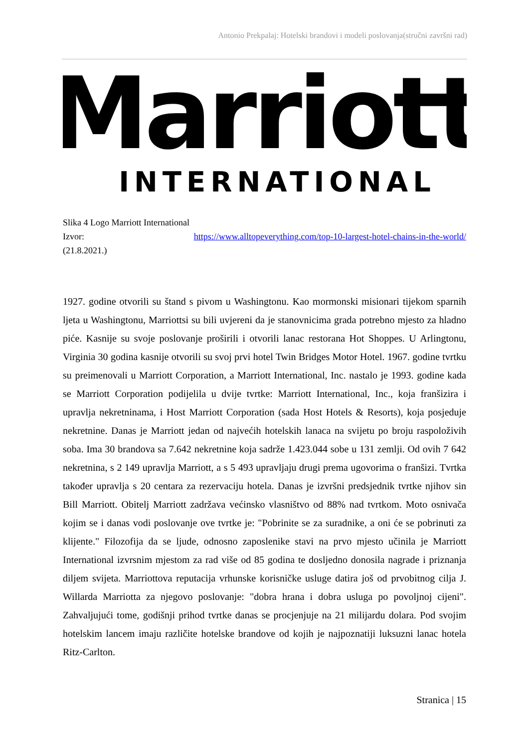Antonio Prekpalaj: Hotelski brandovi i modeli poslovanja(stručni završni rad)
Marriott
INTERNATIONAL
Slika 4 Logo Marriott International
Izvor: https://www.alltopeverything.com/top-10-largest-hotel-chains-in-the-world/
(21.8.2021.)
1927. godine otvorili su štand s pivom u Washingtonu. Kao mormonski misionari tijekom sparnih ljeta u Washingtonu, Marriottsi su bili uvjereni da je stanovnicima grada potrebno mjesto za hladno piće. Kasnije su svoje poslovanje proširili i otvorili lanac restorana Hot Shoppes. U Arlingtonu, Virginia 30 godina kasnije otvorili su svoj prvi hotel Twin Bridges Motor Hotel. 1967. godine tvrtku su preimenovali u Marriott Corporation, a Marriott International, Inc. nastalo je 1993. godine kada se Marriott Corporation podijelila u dvije tvrtke: Marriott International, Inc., koja franšizira i upravlja nekretninama, i Host Marriott Corporation (sada Host Hotels & Resorts), koja posjeduje nekretnine. Danas je Marriott jedan od najvećih hotelskih lanaca na svijetu po broju raspoloživih soba. Ima 30 brandova sa 7.642 nekretnine koja sadrže 1.423.044 sobe u 131 zemlji. Od ovih 7 642 nekretnina, s 2 149 upravlja Marriott, a s 5 493 upravljaju drugi prema ugovorima o franšizi. Tvrtka također upravlja s 20 centara za rezervaciju hotela. Danas je izvršni predsjednik tvrtke njihov sin Bill Marriott. Obitelj Marriott zadržava većinsko vlasništvo od 88% nad tvrtkom. Moto osnivača kojim se i danas vodi poslovanje ove tvrtke je: "Pobrinite se za suradnike, a oni će se pobrinuti za klijente." Filozofija da se ljude, odnosno zaposlenike stavi na prvo mjesto učinila je Marriott International izvrsnim mjestom za rad više od 85 godina te dosljedno donosila nagrade i priznanja diljem svijeta. Marriottova reputacija vrhunske korisničke usluge datira još od prvobitnog cilja J. Willarda Marriotta za njegovo poslovanje: "dobra hrana i dobra usluga po povoljnoj cijeni". Zahvaljujući tome, godišnji prihod tvrtke danas se procjenjuje na 21 milijardu dolara. Pod svojim hotelskim lancem imaju različite hotelske brandove od kojih je najpoznatiji luksuzni lanac hotela Ritz-Carlton.
Stranica | 15